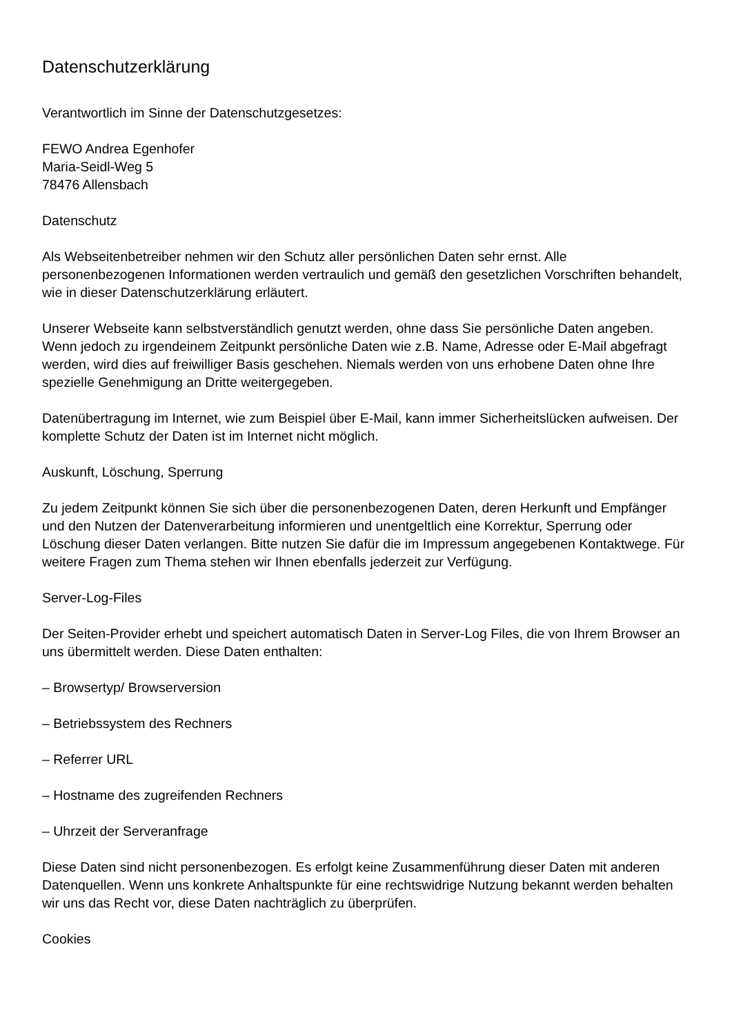Datenschutzerklärung
Verantwortlich im Sinne der Datenschutzgesetzes:
FEWO Andrea Egenhofer
Maria-Seidl-Weg 5
78476 Allensbach
Datenschutz
Als Webseitenbetreiber nehmen wir den Schutz aller persönlichen Daten sehr ernst. Alle personenbezogenen Informationen werden vertraulich und gemäß den gesetzlichen Vorschriften behandelt, wie in dieser Datenschutzerklärung erläutert.
Unserer Webseite kann selbstverständlich genutzt werden, ohne dass Sie persönliche Daten angeben. Wenn jedoch zu irgendeinem Zeitpunkt persönliche Daten wie z.B. Name, Adresse oder E-Mail abgefragt werden, wird dies auf freiwilliger Basis geschehen. Niemals werden von uns erhobene Daten ohne Ihre spezielle Genehmigung an Dritte weitergegeben.
Datenübertragung im Internet, wie zum Beispiel über E-Mail, kann immer Sicherheitslücken aufweisen. Der komplette Schutz der Daten ist im Internet nicht möglich.
Auskunft, Löschung, Sperrung
Zu jedem Zeitpunkt können Sie sich über die personenbezogenen Daten, deren Herkunft und Empfänger und den Nutzen der Datenverarbeitung informieren und unentgeltlich eine Korrektur, Sperrung oder Löschung dieser Daten verlangen. Bitte nutzen Sie dafür die im Impressum angegebenen Kontaktwege. Für weitere Fragen zum Thema stehen wir Ihnen ebenfalls jederzeit zur Verfügung.
Server-Log-Files
Der Seiten-Provider erhebt und speichert automatisch Daten in Server-Log Files, die von Ihrem Browser an uns übermittelt werden. Diese Daten enthalten:
– Browsertyp/ Browserversion
– Betriebssystem des Rechners
– Referrer URL
– Hostname des zugreifenden Rechners
– Uhrzeit der Serveranfrage
Diese Daten sind nicht personenbezogen. Es erfolgt keine Zusammenführung dieser Daten mit anderen Datenquellen. Wenn uns konkrete Anhaltspunkte für eine rechtswidrige Nutzung bekannt werden behalten wir uns das Recht vor, diese Daten nachträglich zu überprüfen.
Cookies